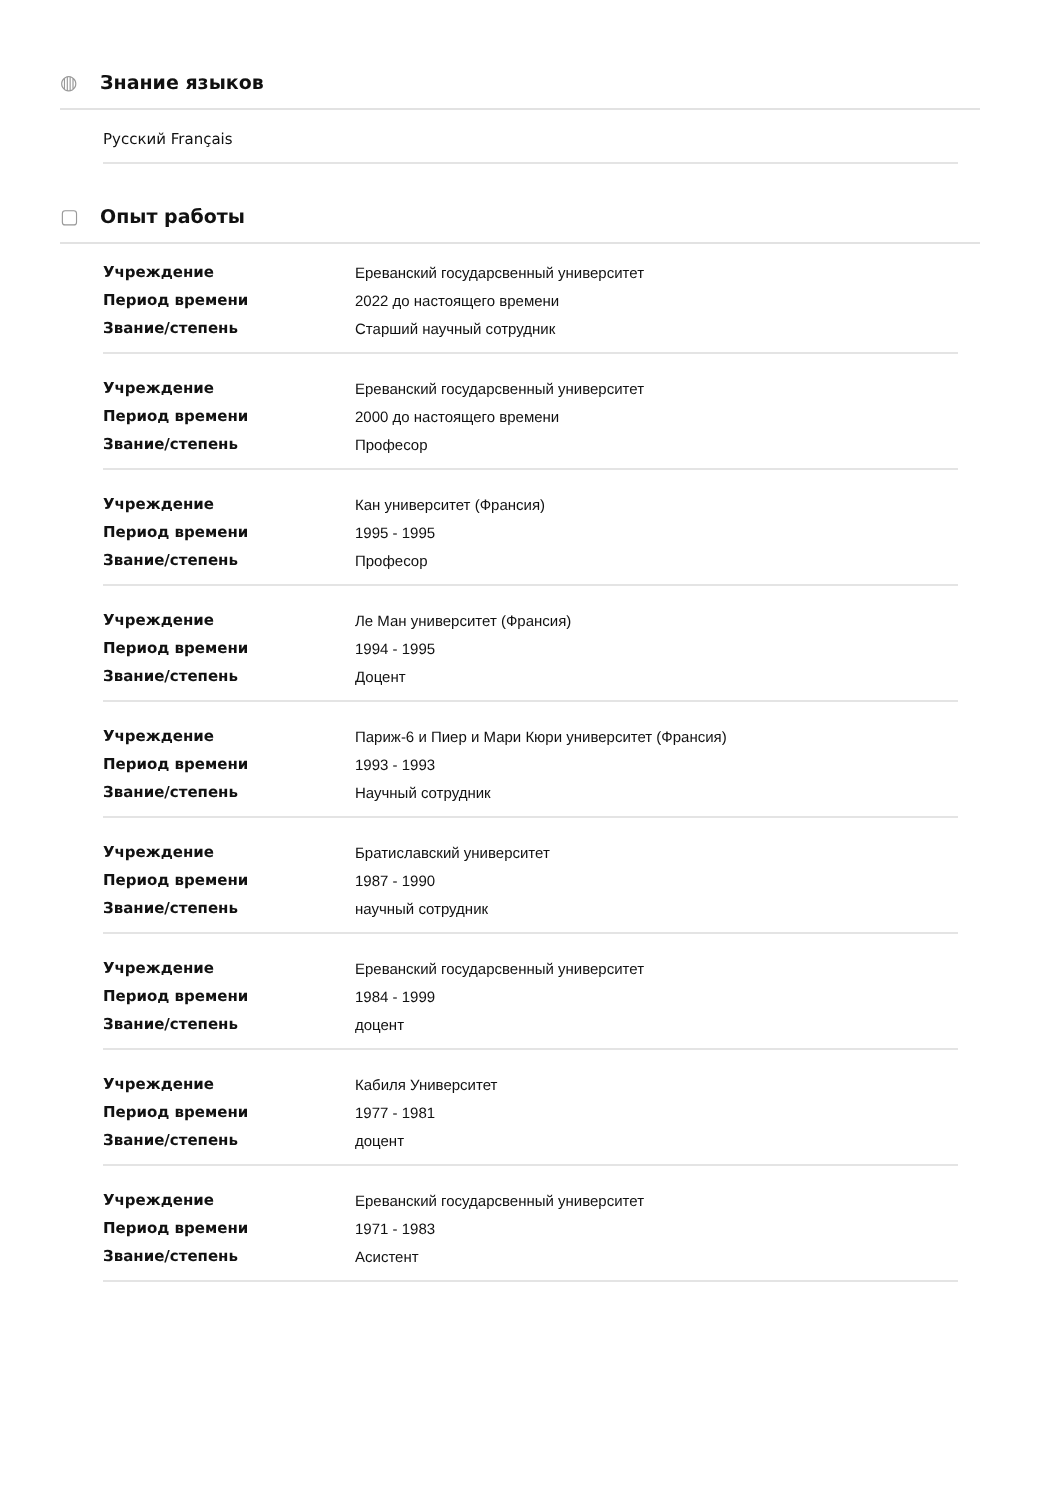◍ Знание языков
Русский Français
▢ Опыт работы
| Учреждение | Ереванский государсвенный университет |
| Период времени | 2022 до настоящего времени |
| Звание/степень | Старший научный сотрудник |
| Учреждение | Ереванский государсвенный университет |
| Период времени | 2000 до настоящего времени |
| Звание/степень | Професор |
| Учреждение | Кан университет (Франсия) |
| Период времени | 1995 - 1995 |
| Звание/степень | Професор |
| Учреждение | Ле Ман университет (Франсия) |
| Период времени | 1994 - 1995 |
| Звание/степень | Доцент |
| Учреждение | Париж-6 и Пиер и Мари Кюри университет (Франсия) |
| Период времени | 1993 - 1993 |
| Звание/степень | Научный сотрудник |
| Учреждение | Братиславский университет |
| Период времени | 1987 - 1990 |
| Звание/степень | научный сотрудник |
| Учреждение | Ереванский государсвенный университет |
| Период времени | 1984 - 1999 |
| Звание/степень | доцент |
| Учреждение | Кабиля Университет |
| Период времени | 1977 - 1981 |
| Звание/степень | доцент |
| Учреждение | Ереванский государсвенный университет |
| Период времени | 1971 - 1983 |
| Звание/степень | Асистент |